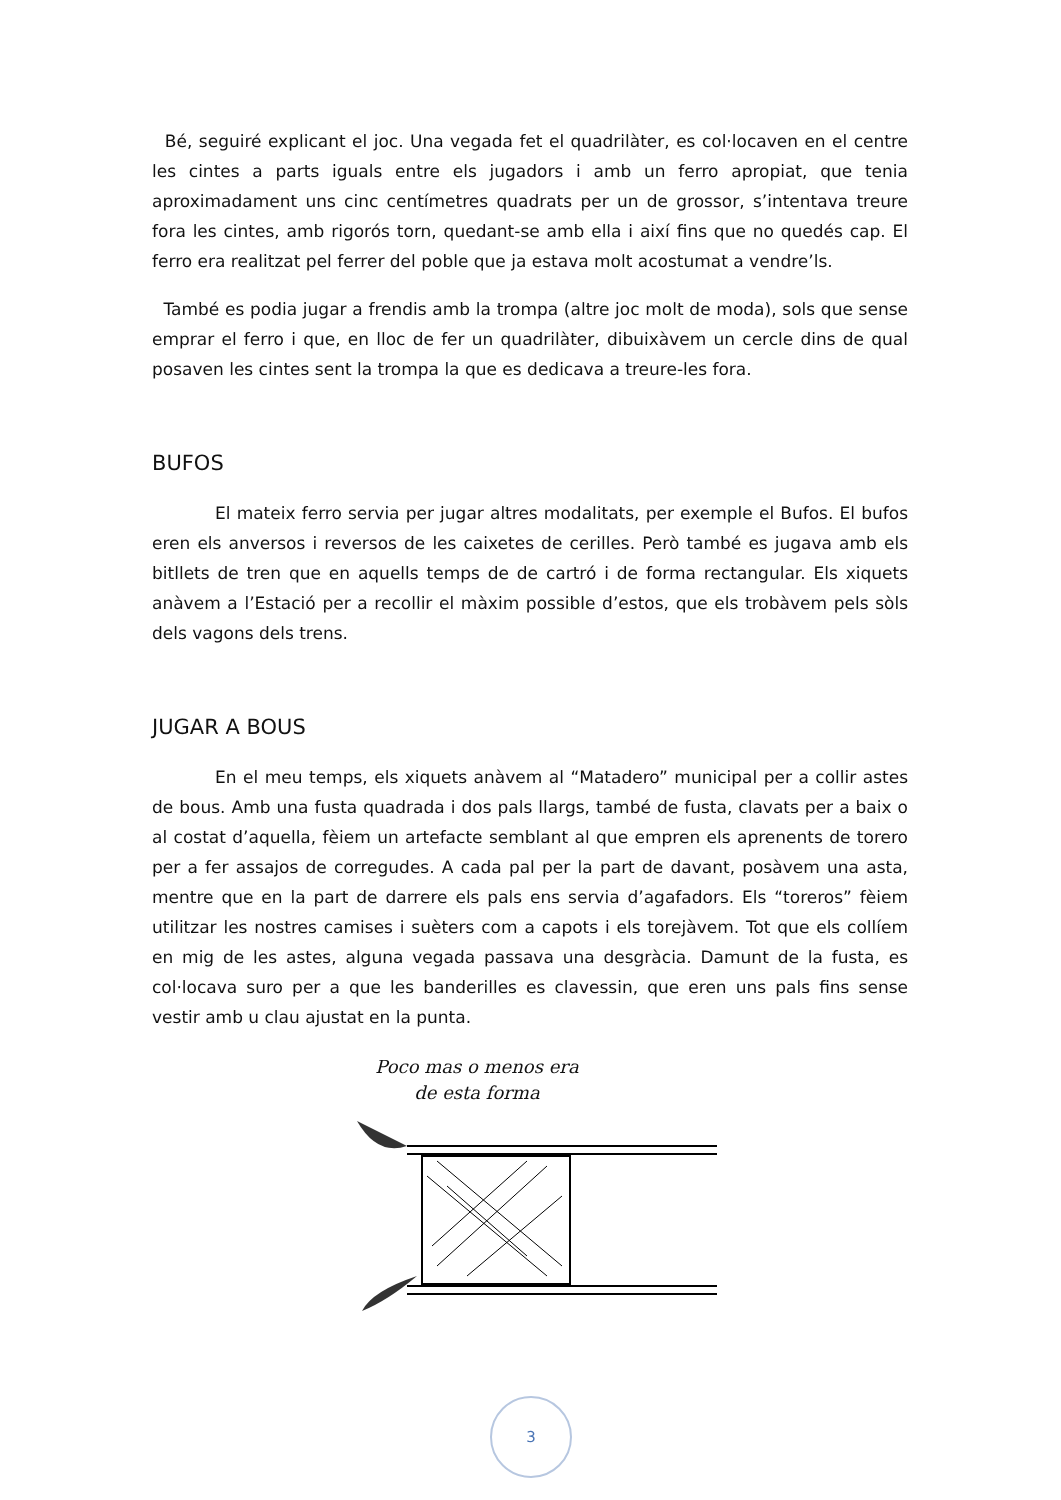Bé, seguiré explicant el joc. Una vegada fet el quadrilàter, es col·locaven en el centre les cintes a parts iguals entre els jugadors i amb un ferro apropiat, que tenia aproximadament uns cinc centímetres quadrats per un de grossor, s’intentava treure fora les cintes, amb rigorós torn, quedant-se amb ella i així fins que no quedés cap. El ferro era realitzat pel ferrer del poble que ja estava molt acostumat a vendre’ls.
També es podia jugar a frendis amb la trompa (altre joc molt de moda), sols que sense emprar el ferro i que, en lloc de fer un quadrilàter, dibuixàvem un cercle dins de qual posaven les cintes sent la trompa la que es dedicava a treure-les fora.
BUFOS
El mateix ferro servia per jugar altres modalitats, per exemple el Bufos. El bufos eren els anversos i reversos de les caixetes de cerilles. Però també es jugava amb els bitllets de tren que en aquells temps de de cartró i de forma rectangular. Els xiquets anàvem a l’Estació per a recollir el màxim possible d’estos, que els trobàvem pels sòls dels vagons dels trens.
JUGAR A BOUS
En el meu temps, els xiquets anàvem al “Matadero” municipal per a collir astes de bous. Amb una fusta quadrada i dos pals llargs, també de fusta, clavats per a baix o al costat d’aquella, fèiem un artefacte semblant al que empren els aprenents de torero per a fer assajos de corregudes. A cada pal per la part de davant, posàvem una asta, mentre que en la part de darrere els pals ens servia d’agafadors. Els “toreros” fèiem utilitzar les nostres camises i suèters com a capots i els torejàvem. Tot que els collíem en mig de les astes, alguna vegada passava una desgràcia. Damunt de la fusta, es col·locava suro per a que les banderilles es clavessin, que eren uns pals fins sense vestir amb u clau ajustat en la punta.
Poco mas o menos era
de esta forma
3